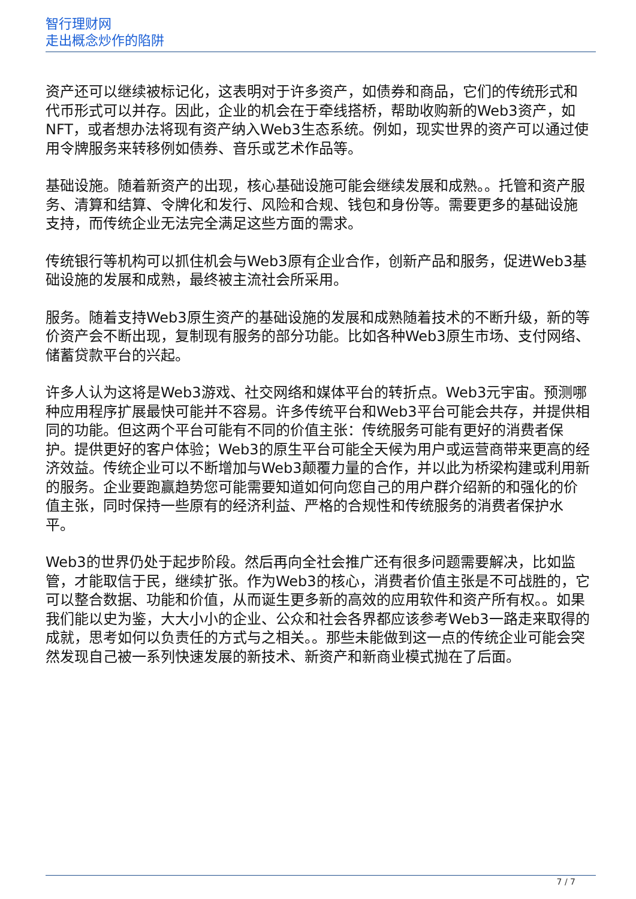智行理财网
走出概念炒作的陷阱
资产还可以继续被标记化，这表明对于许多资产，如债券和商品，它们的传统形式和代币形式可以并存。因此，企业的机会在于牵线搭桥，帮助收购新的Web3资产，如NFT，或者想办法将现有资产纳入Web3生态系统。例如，现实世界的资产可以通过使用令牌服务来转移例如债券、音乐或艺术作品等。
基础设施。随着新资产的出现，核心基础设施可能会继续发展和成熟。。托管和资产服务、清算和结算、令牌化和发行、风险和合规、钱包和身份等。需要更多的基础设施支持，而传统企业无法完全满足这些方面的需求。
传统银行等机构可以抓住机会与Web3原有企业合作，创新产品和服务，促进Web3基础设施的发展和成熟，最终被主流社会所采用。
服务。随着支持Web3原生资产的基础设施的发展和成熟随着技术的不断升级，新的等价资产会不断出现，复制现有服务的部分功能。比如各种Web3原生市场、支付网络、储蓄贷款平台的兴起。
许多人认为这将是Web3游戏、社交网络和媒体平台的转折点。Web3元宇宙。预测哪种应用程序扩展最快可能并不容易。许多传统平台和Web3平台可能会共存，并提供相同的功能。但这两个平台可能有不同的价值主张：传统服务可能有更好的消费者保护。提供更好的客户体验；Web3的原生平台可能全天候为用户或运营商带来更高的经济效益。传统企业可以不断增加与Web3颠覆力量的合作，并以此为桥梁构建或利用新的服务。企业要跑赢趋势您可能需要知道如何向您自己的用户群介绍新的和强化的价值主张，同时保持一些原有的经济利益、严格的合规性和传统服务的消费者保护水平。
Web3的世界仍处于起步阶段。然后再向全社会推广还有很多问题需要解决，比如监管，才能取信于民，继续扩张。作为Web3的核心，消费者价值主张是不可战胜的，它可以整合数据、功能和价值，从而诞生更多新的高效的应用软件和资产所有权。。如果我们能以史为鉴，大大小小的企业、公众和社会各界都应该参考Web3一路走来取得的成就，思考如何以负责任的方式与之相关。。那些未能做到这一点的传统企业可能会突然发现自己被一系列快速发展的新技术、新资产和新商业模式抛在了后面。
7 / 7